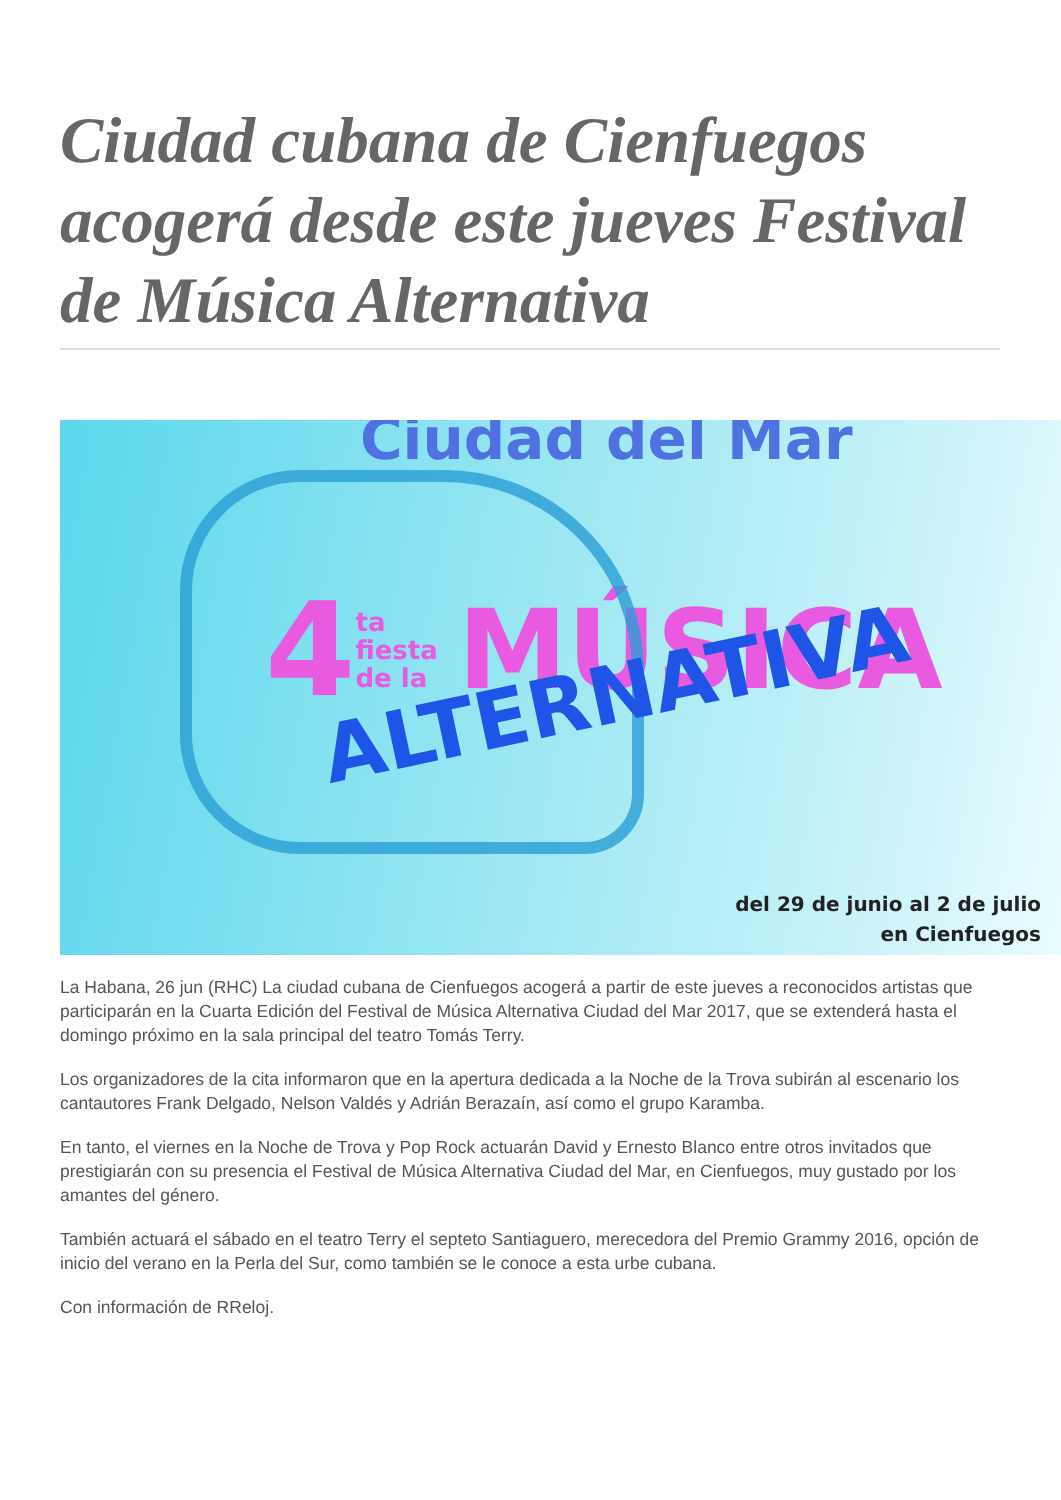Ciudad cubana de Cienfuegos acogerá desde este jueves Festival de Música Alternativa
Ciudad del Mar
4 ta
fiesta
de la MÚSICA
ALTERNATIVA
del 29 de junio al 2 de julio
en Cienfuegos
La Habana, 26 jun (RHC) La ciudad cubana de Cienfuegos acogerá a partir de este jueves a reconocidos artistas que participarán en la Cuarta Edición del Festival de Música Alternativa Ciudad del Mar 2017, que se extenderá hasta el domingo próximo en la sala principal del teatro Tomás Terry.
Los organizadores de la cita informaron que en la apertura dedicada a la Noche de la Trova subirán al escenario los cantautores Frank Delgado, Nelson Valdés y Adrián Berazaín, así como el grupo Karamba.
En tanto, el viernes en la Noche de Trova y Pop Rock actuarán David y Ernesto Blanco entre otros invitados que prestigiarán con su presencia el Festival de Música Alternativa Ciudad del Mar, en Cienfuegos, muy gustado por los amantes del género.
También actuará el sábado en el teatro Terry el septeto Santiaguero, merecedora del Premio Grammy 2016, opción de inicio del verano en la Perla del Sur, como también se le conoce a esta urbe cubana.
Con información de RReloj.